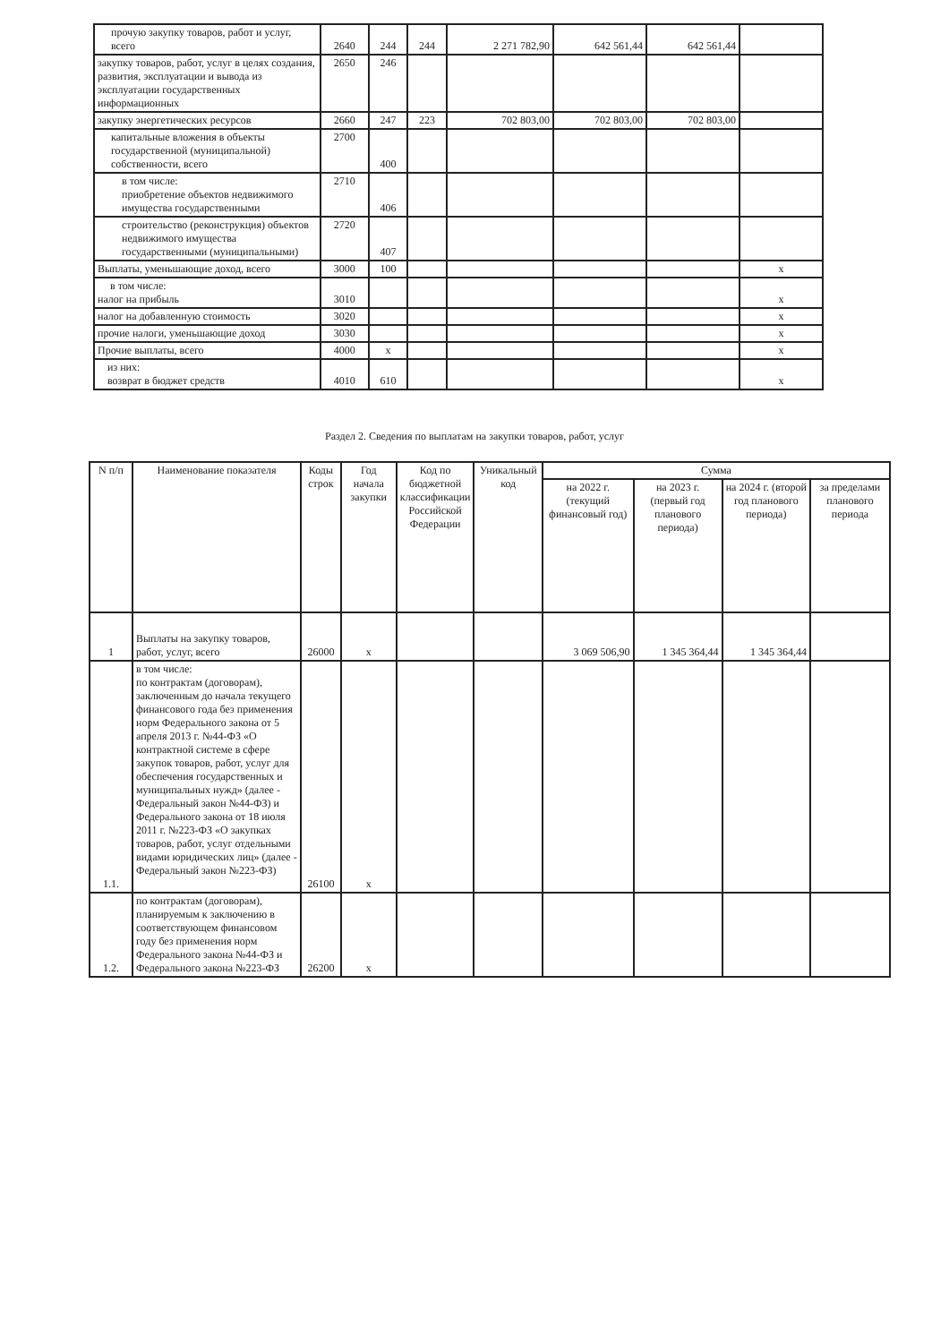| прочую закупку товаров, работ и услуг, всего | 2640 | 244 | 244 | 2 271 782,90 | 642 561,44 | 642 561,44 | |
| закупку товаров, работ, услуг в целях создания, развития, эксплуатации и вывода из эксплуатации государственных информационных | 2650 | 246 | | | | | |
| закупку энергетических ресурсов | 2660 | 247 | 223 | 702 803,00 | 702 803,00 | 702 803,00 | |
| капитальные вложения в объекты государственной (муниципальной) собственности, всего | 2700 | 400 | | | | | |
| в том числе: приобретение объектов недвижимого имущества государственными | 2710 | 406 | | | | | |
| строительство (реконструкция) объектов недвижимого имущества государственными (муниципальными) | 2720 | 407 | | | | | |
| Выплаты, уменьшающие доход, всего | 3000 | 100 | | | | | x |
| в том числе: налог на прибыль | 3010 | | | | | | x |
| налог на добавленную стоимость | 3020 | | | | | | x |
| прочие налоги, уменьшающие доход | 3030 | | | | | | x |
| Прочие выплаты, всего | 4000 | x | | | | | x |
| из них: возврат в бюджет средств | 4010 | 610 | | | | | x |
Раздел 2. Сведения по выплатам на закупки товаров, работ, услуг
| N п/п | Наименование показателя | Коды строк | Год начала закупки | Код по бюджетной классификации Российской Федерации | Уникальный код | Сумма | | | |
| --- | --- | --- | --- | --- | --- | --- | --- | --- | --- |
| | | | | | | на 2022 г. (текущий финансовый год) | на 2023 г. (первый год планового периода) | на 2024 г. (второй год планового периода) | за пределами планового периода |
| 1 | Выплаты на закупку товаров, работ, услуг, всего | 26000 | x | | | 3 069 506,90 | 1 345 364,44 | 1 345 364,44 | |
| 1.1. | в том числе: по контрактам (договорам), заключенным до начала текущего финансового года без применения норм Федерального закона от 5 апреля 2013 г. №44-ФЗ «О контрактной системе в сфере закупок товаров, работ, услуг для обеспечения государственных и муниципальных нужд» (далее - Федеральный закон №44-ФЗ) и Федерального закона от 18 июля 2011 г. №223-ФЗ «О закупках товаров, работ, услуг отдельными видами юридических лиц» (далее - Федеральный закон №223-ФЗ) | 26100 | x | | | | | | |
| 1.2. | по контрактам (договорам), планируемым к заключению в соответствующем финансовом году без применения норм Федерального закона №44-ФЗ и Федерального закона №223-ФЗ | 26200 | x | | | | | | |